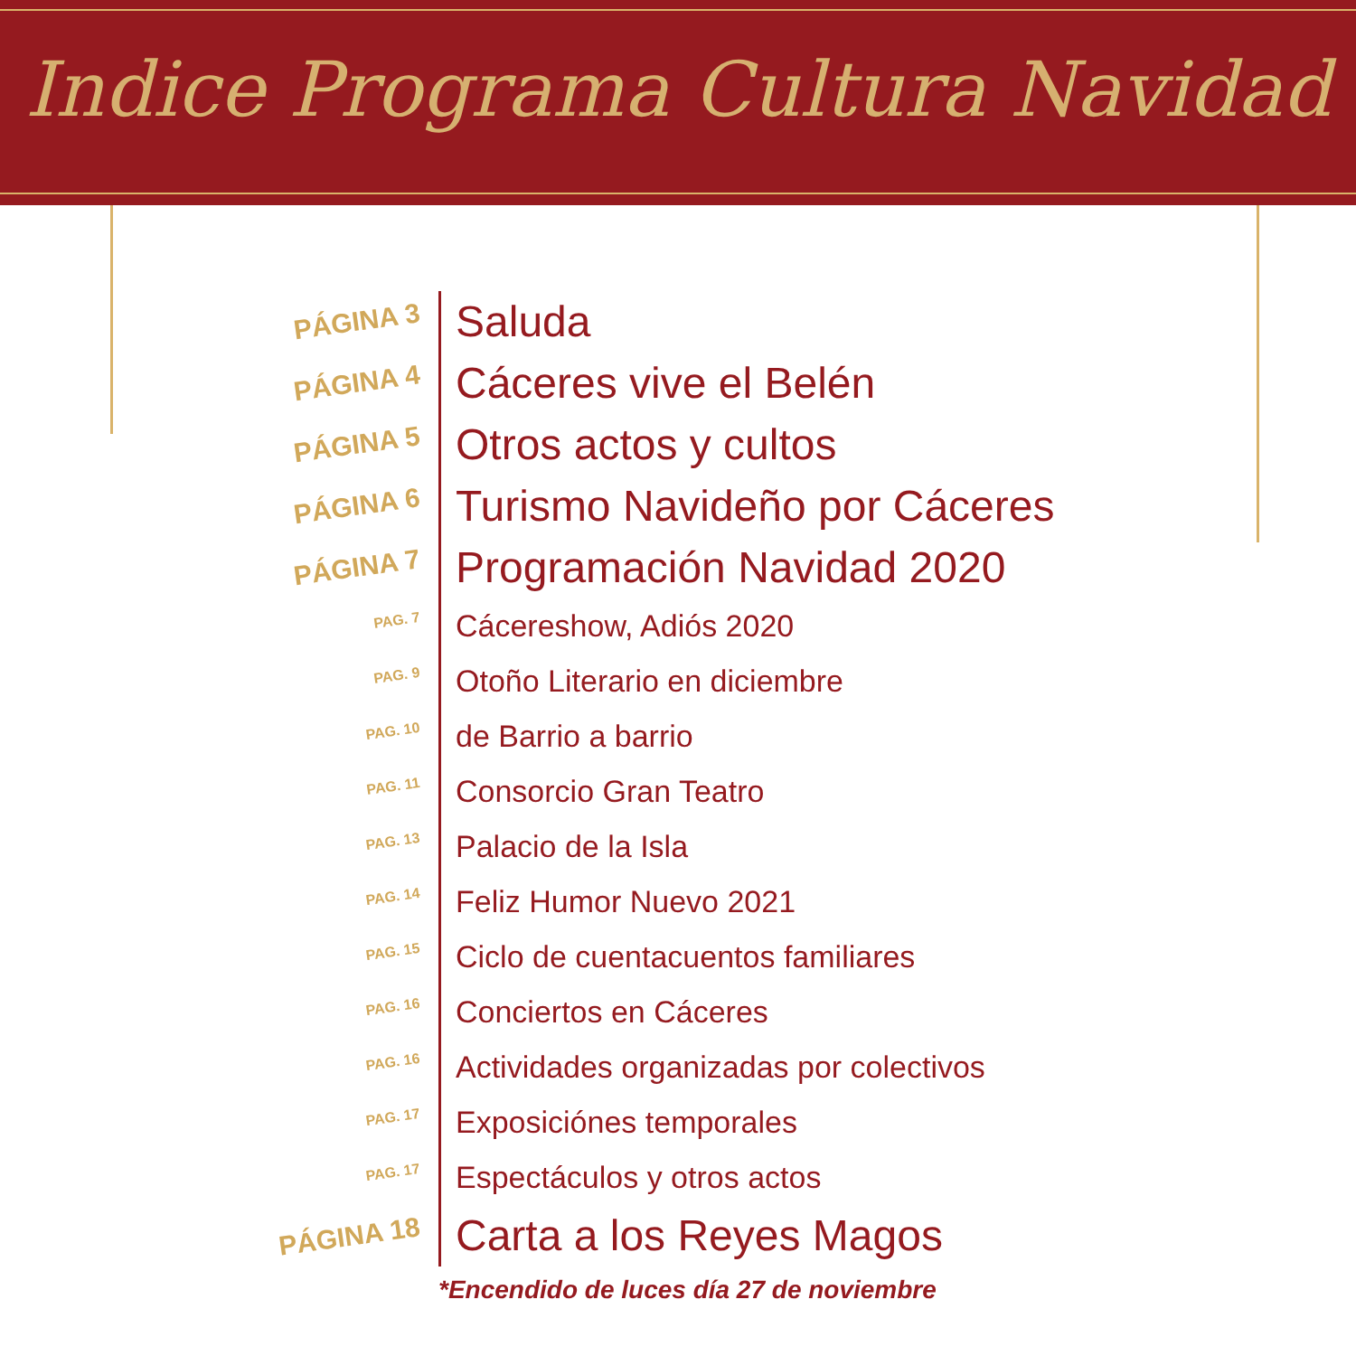Indice Programa Cultura Navidad
PÁGINA 3
Saluda
PÁGINA 4
Cáceres vive el Belén
PÁGINA 5
Otros actos y cultos
PÁGINA 6
Turismo Navideño por Cáceres
PÁGINA 7
Programación Navidad 2020
PAG. 7
Cácereshow, Adiós 2020
PAG. 9
Otoño Literario en diciembre
PAG. 10
de Barrio a barrio
PAG. 11
Consorcio Gran Teatro
PAG. 13
Palacio de la Isla
PAG. 14
Feliz Humor Nuevo 2021
PAG. 15
Ciclo de cuentacuentos familiares
PAG. 16
Conciertos en Cáceres
PAG. 16
Actividades organizadas por colectivos
PAG. 17
Exposiciónes temporales
PAG. 17
Espectáculos y otros actos
PÁGINA 18
Carta a los Reyes Magos
*Encendido de luces día 27 de noviembre